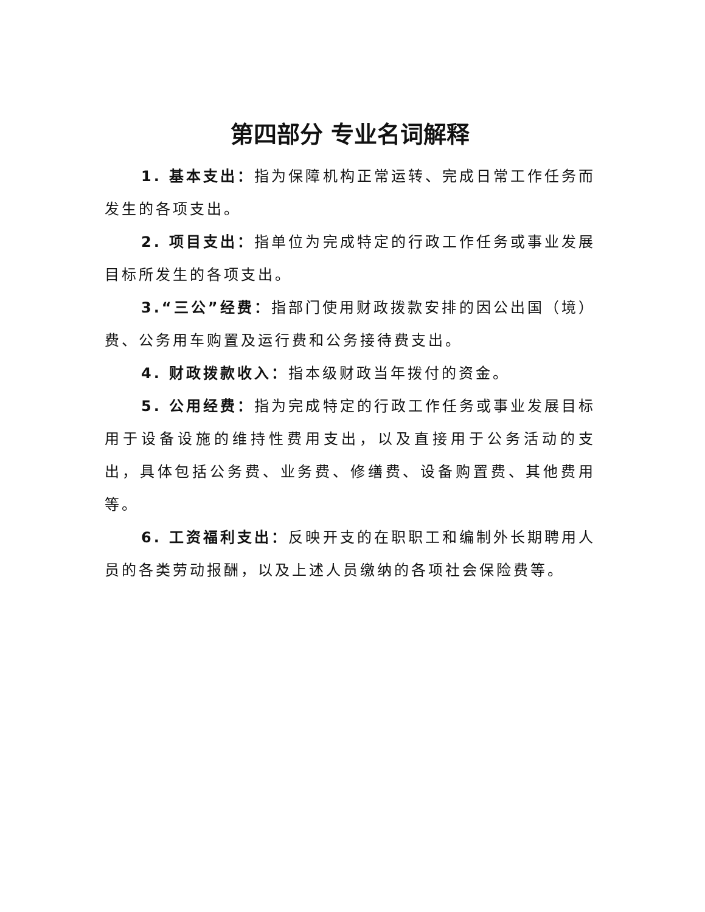第四部分 专业名词解释
1. 基本支出：指为保障机构正常运转、完成日常工作任务而发生的各项支出。
2. 项目支出：指单位为完成特定的行政工作任务或事业发展目标所发生的各项支出。
3.“三公”经费：指部门使用财政拨款安排的因公出国（境）费、公务用车购置及运行费和公务接待费支出。
4. 财政拨款收入：指本级财政当年拨付的资金。
5. 公用经费：指为完成特定的行政工作任务或事业发展目标用于设备设施的维持性费用支出，以及直接用于公务活动的支出，具体包括公务费、业务费、修缮费、设备购置费、其他费用等。
6. 工资福利支出：反映开支的在职职工和编制外长期聘用人员的各类劳动报酬，以及上述人员缴纳的各项社会保险费等。